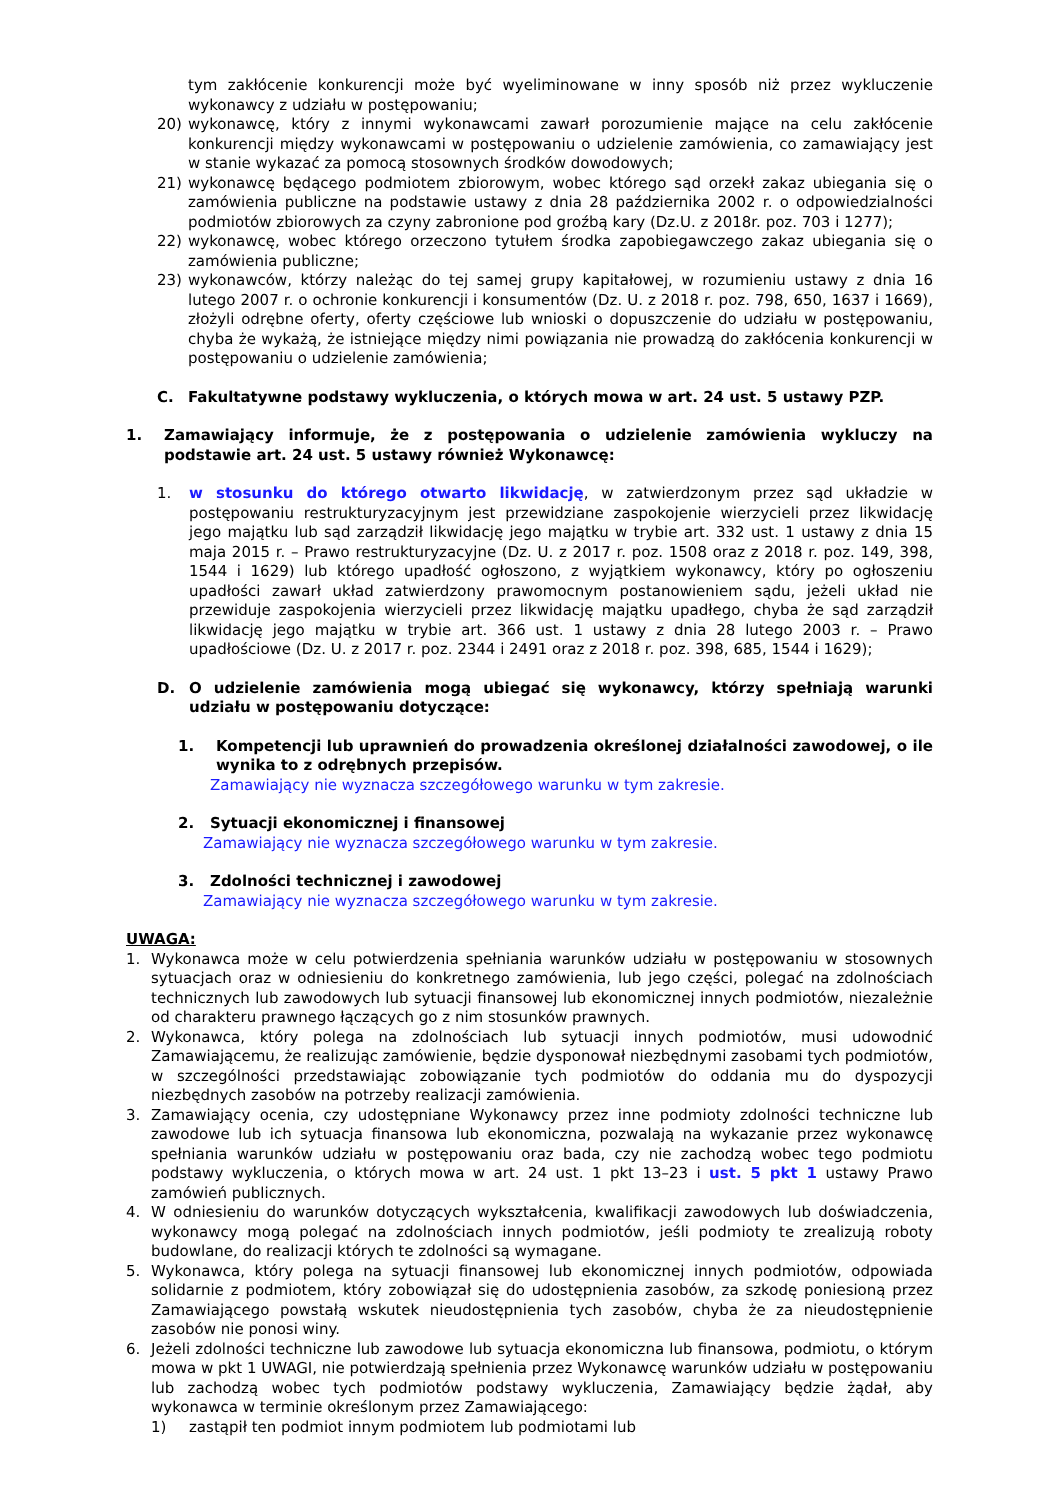tym zakłócenie konkurencji może być wyeliminowane w inny sposób niż przez wykluczenie wykonawcy z udziału w postępowaniu;
20) wykonawcę, który z innymi wykonawcami zawarł porozumienie mające na celu zakłócenie konkurencji między wykonawcami w postępowaniu o udzielenie zamówienia, co zamawiający jest w stanie wykazać za pomocą stosownych środków dowodowych;
21) wykonawcę będącego podmiotem zbiorowym, wobec którego sąd orzekł zakaz ubiegania się o zamówienia publiczne na podstawie ustawy z dnia 28 października 2002 r. o odpowiedzialności podmiotów zbiorowych za czyny zabronione pod groźbą kary (Dz.U. z 2018r. poz. 703 i 1277);
22) wykonawcę, wobec którego orzeczono tytułem środka zapobiegawczego zakaz ubiegania się o zamówienia publiczne;
23) wykonawców, którzy należąc do tej samej grupy kapitałowej, w rozumieniu ustawy z dnia 16 lutego 2007 r. o ochronie konkurencji i konsumentów (Dz. U. z 2018 r. poz. 798, 650, 1637 i 1669), złożyli odrębne oferty, oferty częściowe lub wnioski o dopuszczenie do udziału w postępowaniu, chyba że wykażą, że istniejące między nimi powiązania nie prowadzą do zakłócenia konkurencji w postępowaniu o udzielenie zamówienia;
C. Fakultatywne podstawy wykluczenia, o których mowa w art. 24 ust. 5 ustawy PZP.
1. Zamawiający informuje, że z postępowania o udzielenie zamówienia wykluczy na podstawie art. 24 ust. 5 ustawy również Wykonawcę:
1. w stosunku do którego otwarto likwidację, w zatwierdzonym przez sąd układzie w postępowaniu restrukturyzacyjnym jest przewidziane zaspokojenie wierzycieli przez likwidację jego majątku lub sąd zarządził likwidację jego majątku w trybie art. 332 ust. 1 ustawy z dnia 15 maja 2015 r. – Prawo restrukturyzacyjne (Dz. U. z 2017 r. poz. 1508 oraz z 2018 r. poz. 149, 398, 1544 i 1629) lub którego upadłość ogłoszono, z wyjątkiem wykonawcy, który po ogłoszeniu upadłości zawarł układ zatwierdzony prawomocnym postanowieniem sądu, jeżeli układ nie przewiduje zaspokojenia wierzycieli przez likwidację majątku upadłego, chyba że sąd zarządził likwidację jego majątku w trybie art. 366 ust. 1 ustawy z dnia 28 lutego 2003 r. – Prawo upadłościowe (Dz. U. z 2017 r. poz. 2344 i 2491 oraz z 2018 r. poz. 398, 685, 1544 i 1629);
D. O udzielenie zamówienia mogą ubiegać się wykonawcy, którzy spełniają warunki udziału w postępowaniu dotyczące:
1. Kompetencji lub uprawnień do prowadzenia określonej działalności zawodowej, o ile wynika to z odrębnych przepisów.
Zamawiający nie wyznacza szczegółowego warunku w tym zakresie.
2. Sytuacji ekonomicznej i finansowej
Zamawiający nie wyznacza szczegółowego warunku w tym zakresie.
3. Zdolności technicznej i zawodowej
Zamawiający nie wyznacza szczegółowego warunku w tym zakresie.
UWAGA:
1. Wykonawca może w celu potwierdzenia spełniania warunków udziału w postępowaniu w stosownych sytuacjach oraz w odniesieniu do konkretnego zamówienia, lub jego części, polegać na zdolnościach technicznych lub zawodowych lub sytuacji finansowej lub ekonomicznej innych podmiotów, niezależnie od charakteru prawnego łączących go z nim stosunków prawnych.
2. Wykonawca, który polega na zdolnościach lub sytuacji innych podmiotów, musi udowodnić Zamawiającemu, że realizując zamówienie, będzie dysponował niezbędnymi zasobami tych podmiotów, w szczególności przedstawiając zobowiązanie tych podmiotów do oddania mu do dyspozycji niezbędnych zasobów na potrzeby realizacji zamówienia.
3. Zamawiający ocenia, czy udostępniane Wykonawcy przez inne podmioty zdolności techniczne lub zawodowe lub ich sytuacja finansowa lub ekonomiczna, pozwalają na wykazanie przez wykonawcę spełniania warunków udziału w postępowaniu oraz bada, czy nie zachodzą wobec tego podmiotu podstawy wykluczenia, o których mowa w art. 24 ust. 1 pkt 13–23 i ust. 5 pkt 1 ustawy Prawo zamówień publicznych.
4. W odniesieniu do warunków dotyczących wykształcenia, kwalifikacji zawodowych lub doświadczenia, wykonawcy mogą polegać na zdolnościach innych podmiotów, jeśli podmioty te zrealizują roboty budowlane, do realizacji których te zdolności są wymagane.
5. Wykonawca, który polega na sytuacji finansowej lub ekonomicznej innych podmiotów, odpowiada solidarnie z podmiotem, który zobowiązał się do udostępnienia zasobów, za szkodę poniesioną przez Zamawiającego powstałą wskutek nieudostępnienia tych zasobów, chyba że za nieudostępnienie zasobów nie ponosi winy.
6. Jeżeli zdolności techniczne lub zawodowe lub sytuacja ekonomiczna lub finansowa, podmiotu, o którym mowa w pkt 1 UWAGI, nie potwierdzają spełnienia przez Wykonawcę warunków udziału w postępowaniu lub zachodzą wobec tych podmiotów podstawy wykluczenia, Zamawiający będzie żądał, aby wykonawca w terminie określonym przez Zamawiającego:
1) zastąpił ten podmiot innym podmiotem lub podmiotami lub